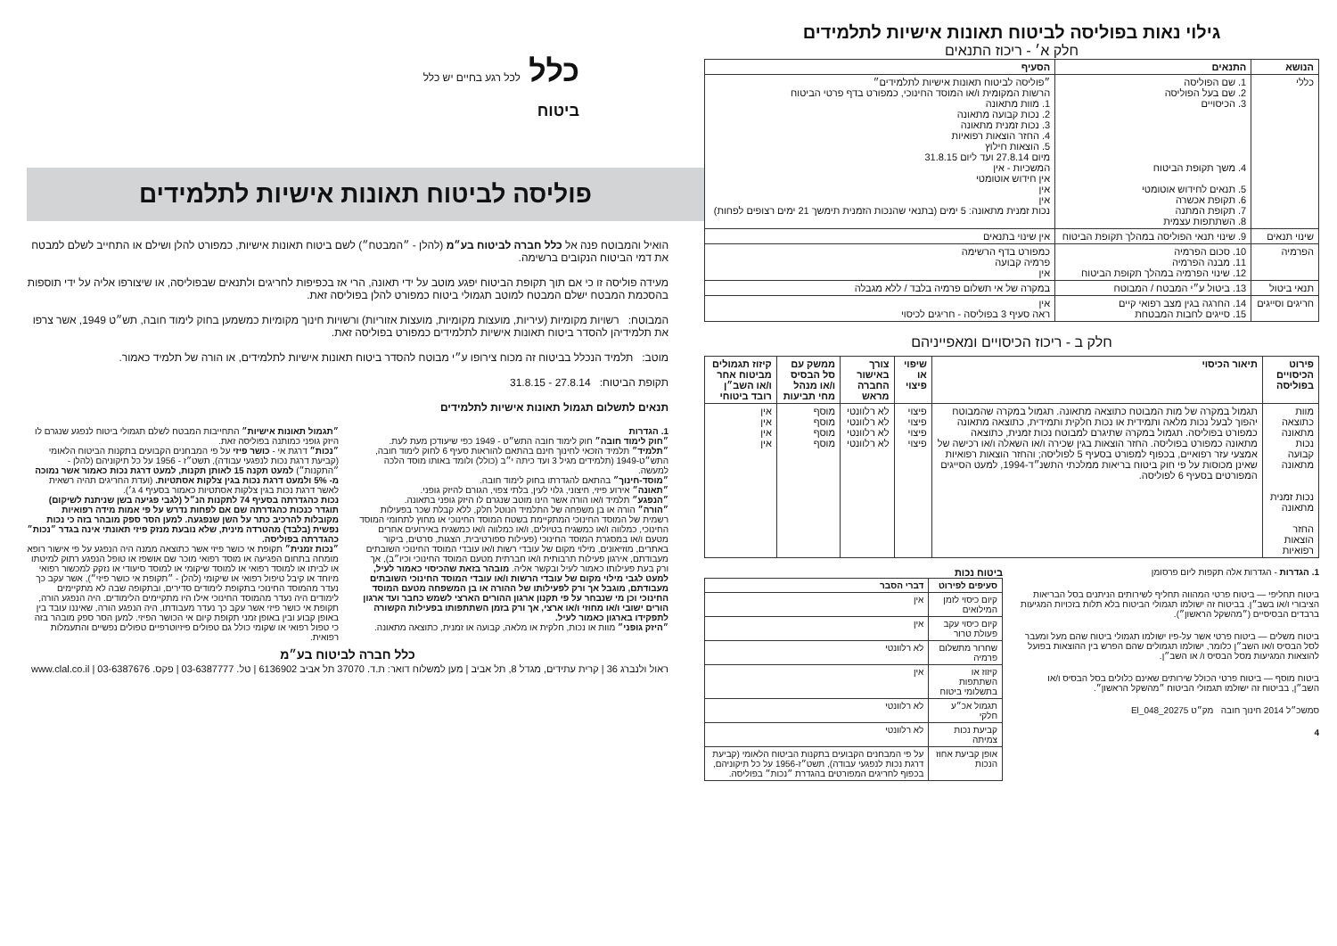גילוי נאות בפוליסה לביטוח תאונות אישיות לתלמידים
חלק א׳ - ריכוז התנאים
| הנושא | התנאים | הסעיף |
| --- | --- | --- |
| כללי | 1. שם הפוליסה 2. שם בעל הפוליסה 3. הכיסויים 4. משך תקופת הביטוח 5. תנאים לחידוש אוטומטי 6. תקופת אכשרה 7. תקופת המתנה 8. השתתפות עצמית | ״פוליסה לביטוח תאונות אישיות לתלמידים״ הרשות המקומית ו/או המוסד החינוכי, כמפורט בדף פרטי הביטוח 1. מוות מתאונה 2. נכות קבועה מתאונה 3. נכות זמנית מתאונה 4. החזר הוצאות רפואיות 5. הוצאות חילוץ מיום 27.8.14 ועד ליום 31.8.15 המשכיות - אין אין חידוש אוטומטי אין אין נכות זמנית מתאונה: 5 ימים (בתנאי שהנכות הזמנית תימשך 21 ימים רצופים לפחות) |
| שינוי תנאים | 9. שינוי תנאי הפוליסה במהלך תקופת הביטוח | אין שינוי בתנאים |
| הפרמיה | 10. סכום הפרמיה 11. מבנה הפרמיה 12. שינוי הפרמיה במהלך תקופת הביטוח | כמפורט בדף הרשימה פרמיה קבועה אין |
| תנאי ביטול | 13. ביטול ע״י המבטח / המבוטח | במקרה של אי תשלום פרמיה בלבד / ללא מגבלה |
| חריגים וסייגים | 14. החרגה בגין מצב רפואי קיים 15. סייגים לחבות המבטחת | אין ראה סעיף 3 בפוליסה - חריגים לכיסוי |
חלק ב - ריכוז הכיסויים ומאפייניהם
| פירוט הכיסויים בפוליסה | תיאור הכיסוי | שיפוי או פיצוי | צורך באישור החברה מראש | ממשק עם סל הבסיס ו/או מנהל מחי תביעות | קיזוז תגמולים מביטוח אחר ו/או השב״ן רובד ביטוחי |
| --- | --- | --- | --- | --- | --- |
| מוות כתוצאה מתאונה נכות קבועה מתאונה נכות זמנית מתאונה החזר הוצאות רפואיות | תגמול במקרה של מות המבוטח כתוצאה מתאונה. תגמול במקרה שהמבוטח יהפוך לבעל נכות מלאה ותמידית או נכות חלקית ותמידית, כתוצאה מתאונה כמפורט בפוליסה. תגמול במקרה שתיגרם למבוטח נכות זמנית, כתוצאה מתאונה כמפורט בפוליסה. החזר הוצאות בגין שכירה ו/או השאלה ו/או רכישה של אמצעי עזר רפואיים, בכפוף למפורט בסעיף 5 לפוליסה; והחזר הוצאות רפואיות שאינן מכוסות על פי חוק ביטוח בריאות ממלכתי התשנ״ד-1994, למעט הסייגים המפורטים בסעיף 6 לפוליסה. | פיצוי פיצוי פיצוי פיצוי | לא רלוונטי לא רלוונטי לא רלוונטי לא רלוונטי | מוסף מוסף מוסף מוסף | אין אין אין אין |
1. הגדרות - הגדרות אלה תקפות ליום פרסומן
ביטוח תחליפי — ביטוח פרטי המהווה תחליף לשירותים הניתנים בסל הבריאות הציבורי ו/או בשב״ן. בביטוח זה ישולמו תגמולי הביטוח בלא תלות בזכויות המגיעות ברבדים הבסיסיים (״מהשקל הראשון״).
ביטוח משלים — ביטוח פרטי אשר על-פיו ישולמו תגמולי ביטוח שהם מעל ומעבר לסל הבסיס ו/או השב״ן כלומר, ישולמו תגמולים שהם הפרש בין ההוצאות בפועל להוצאות המגיעות מסל הבסיס ו/ או השב״ן.
ביטוח מוסף — ביטוח פרטי הכולל שירותים שאינם כלולים בסל הבסיס ו/או השב״ן, בביטוח זה ישולמו תגמולי הביטוח ״מהשקל הראשון״.
סמשכ״ל 2014 חינוך חובה מק״ט El_048_20275
4
ביטוח נכות
| סעיפים לפירוט | דברי הסבר |
| --- | --- |
| קיום כיסוי לזמן המילואים | אין |
| קיום כיסוי עקב פעולת טרור | אין |
| שחרור מתשלום פרמיה | לא רלוונטי |
| קיזוז או השתתפות בתשלומי ביטוח | אין |
| תגמול אכ״ע חלקי | לא רלוונטי |
| קביעת נכות צמיתה | לא רלוונטי |
| אופן קביעת אחוז הנכות | על פי המבחנים הקבועים בתקנות הביטוח הלאומי (קביעת דרגת נכות לנפגעי עבודה), תשט״ז-1956 על כל תיקוניהם, בכפוף לחריגים המפורטים בהגדרת ״נכות״ בפוליסה. |
כלל לכל רגע בחיים יש כלל
ביטוח
פוליסה לביטוח תאונות אישיות לתלמידים
הואיל והמבוטח פנה אל כלל חברה לביטוח בע״מ (להלן - ״המבטח״) לשם ביטוח תאונות אישיות, כמפורט להלן ושילם או התחייב לשלם למבטח את דמי הביטוח הנקובים ברשימה.
מעידה פוליסה זו כי אם תוך תקופת הביטוח יפגע מוטב על ידי תאונה, הרי אז בכפיפות לחריגים ולתנאים שבפוליסה, או שיצורפו אליה על ידי תוספות בהסכמת המבטח ישלם המבטח למוטב תגמולי ביטוח כמפורט להלן בפוליסה זאת.
המבוטח: רשויות מקומיות (עיריות, מועצות מקומיות, מועצות אזוריות) ורשויות חינוך מקומיות כמשמען בחוק לימוד חובה, תש״ט 1949, אשר צרפו את תלמידיהן להסדר ביטוח תאונות אישיות לתלמידים כמפורט בפוליסה זאת.
מוטב: תלמיד הנכלל בביטוח זה מכוח צירופו ע״י מבוטח להסדר ביטוח תאונות אישיות לתלמידים, או הורה של תלמיד כאמור.
תקופת הביטוח: 27.8.14 - 31.8.15
תנאים לתשלום תגמול תאונות אישיות לתלמידים
1. הגדרות
״חוק לימוד חובה״ חוק לימוד חובה התש״ט - 1949 כפי שיעודכן מעת לעת.
״תלמיד״ תלמיד הזכאי לחינוך חינם בהתאם להוראות סעיף 6 לחוק לימוד חובה, התש״ט-1949 (תלמידים מגיל 3 ועד כיתה י״ב (כולל) ולומד באותו מוסד הלכה למעשה.
״מוסד-חינוך״ בהתאם להגדרתו בחוק לימוד חובה.
״תאונה״ אירוע פיזי, חיצוני, גלוי לעין, בלתי צפוי, הגורם להיזק גופני.
״הנפגע״ תלמיד ו/או הורה אשר הינו מוטב שנגרם לו היזק גופני בתאונה.
״הורה״ הורה או בן משפחה של התלמיד הנוטל חלק, ללא קבלת שכר בפעילות רשמית של המוסד החינוכי המתקיימת בשטח המוסד החינוכי או מחוץ לתחומי המוסד החינוכי, כמלווה ו/או כמשגיח בטיולים, ו/או כמלווה ו/או כמשגיח באירועים אחרים מטעם ו/או במסגרת המוסד החינוכי (פעילות ספורטיבית, הצגות, סרטים, ביקור באתרים, מוזיאונים, מילוי מקום של עובדי רשות ו/או עובדי המוסד החינוכי השובתים מעבודתם, אירגון פעילות תרבותית ו/או חברתית מטעם המוסד החינוכי וכיו״ב), אך ורק בעת פעילותו כאמור לעיל ובקשר אליה. מובהר בזאת שהכיסוי כאמור לעיל, למעט לגבי מילוי מקום של עובדי הרשות ו/או עובדי המוסד החינוכי השובתים מעבודתם, מוגבל אך ורק לפעילותו של ההורה או בן המשפחה מטעם המוסד החינוכי וכן מי שנבחר על פי תקנון ארגון ההורים הארצי לשמש כחבר ועד ארגון הורים ישובי ו/או מחוזי ו/או ארצי, אך ורק בזמן השתתפותו בפעילות הקשורה לתפקידו בארגון כאמור לעיל.
״היזק גופני״ מוות או נכות, חלקית או מלאה, קבועה או זמנית, כתוצאה מתאונה.
״תגמול תאונות אישיות״ התחייבות המבטח לשלם תגמולי ביטוח לנפגע שנגרם לו היזק גופני כמותנה בפוליסה זאת.
״נכות״ דרגת אי - כושר פיזי על פי המבחנים הקבועים בתקנות הביטוח הלאומי (קביעת דרגת נכות לנפגעי עבודה), תשט״ז - 1956 על כל תיקוניהם (להלן - ״התקנות״) למעט תקנה 15 לאותן תקנות, למעט דרגת נכות כאמור אשר נמוכה מ- 5% ולמעט דרגת נכות בגין צלקות אסתטיות. (ועדת החריגים תהיה רשאית לאשר דרגת נכות בגין צלקות אסתטיות כאמור בסעיף 4 ג׳).
נכות כהגדרתה בסעיף 74 לתקנות הנ״ל (לגבי פגיעה בשן שניתנת לשיקום) תוגדר כנכות כהגדרתה שם אם לפחות נדרש על פי אמות מידה רפואיות מקובלות להרכיב כתר על השן שנפגעה. למען הסר ספק מובהר בזה כי נכות נפשית (בלבד) מהטרדה מינית, שלא נובעת מנזק פיזי תאונתי אינה בגדר ״נכות״ כהגדרתה בפוליסה.
״נכות זמנית״ תקופת אי כושר פיזי אשר כתוצאה ממנה היה הנפגע על פי אישור רופא מומחה בתחום הפגיעה או מוסד רפואי מוכר שם אושפז או טופל הנפגע רתוק למיטתו או לביתו או למוסד רפואי או למוסד שיקומי או למוסד סיעודי או נזקק למכשור רפואי מיוחד או קיבל טיפול רפואי או שיקומי (להלן - ״תקופת אי כושר פיזי״), אשר עקב כך נעדר מהמוסד החינוכי בתקופת לימודים סדירים, ובתקופה שבה לא מתקיימים לימודים היה נעדר מהמוסד החינוכי אילו היו מתקיימים הלימודים. היה הנפגע הורה, תקופת אי כושר פיזי אשר עקב כך נעדר מעבודתו, היה הנפגע הורה, שאיננו עובד בין באופן קבוע ובין באופן זמני תקופת קיום אי הכושר הפיזי. למען הסר ספק מובהר בזה כי טפול רפואי או שקומי כולל גם טפולים פיזיוטרפיים טפולים נפשיים והתעמלות רפואית.
כלל חברה לביטוח בע״מ
ראול ולנברג 36 | קרית עתידים, מגדל 8, תל אביב | מען למשלוח דואר: ת.ד. 37070 תל אביב 6136902 | טל. 03-6387777 | פקס. 03-6387676 | www.clal.co.il